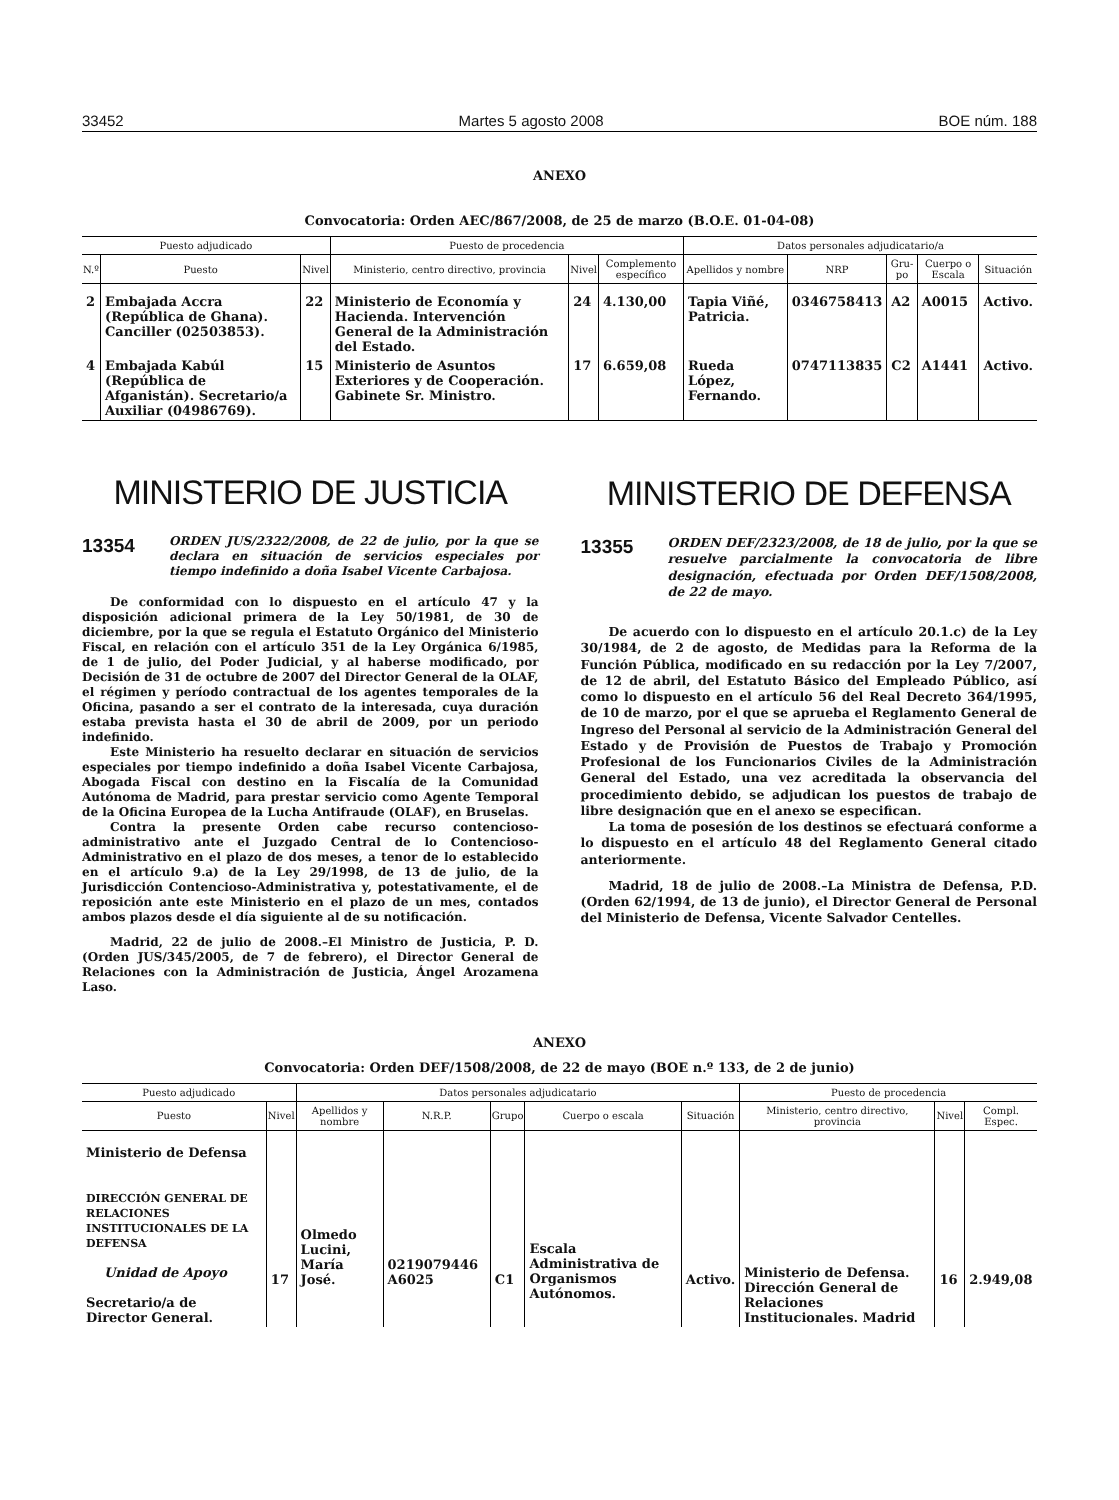33452 Martes 5 agosto 2008 BOE núm. 188
ANEXO
Convocatoria: Orden AEC/867/2008, de 25 de marzo (B.O.E. 01-04-08)
| Puesto adjudicado | | | Puesto de procedencia | | | Datos personales adjudicatario/a | | | | |
| --- | --- | --- | --- | --- | --- | --- | --- | --- | --- | --- |
| N.º | Puesto | Nivel | Ministerio, centro directivo, provincia | Nivel | Complemento específico | Apellidos y nombre | NRP | Gru-po | Cuerpo o Escala | Situación |
| 2 | Embajada Accra (República de Ghana). Canciller (02503853). | 22 | Ministerio de Economía y Hacienda. Intervención General de la Administración del Estado. | 24 | 4.130,00 | Tapia Viñé, Patricia. | 0346758413 | A2 | A0015 | Activo. |
| 4 | Embajada Kabúl (República de Afganistán). Secretario/a Auxiliar (04986769). | 15 | Ministerio de Asuntos Exteriores y de Cooperación. Gabinete Sr. Ministro. | 17 | 6.659,08 | Rueda López, Fernando. | 0747113835 | C2 | A1441 | Activo. |
MINISTERIO DE JUSTICIA
13354
ORDEN JUS/2322/2008, de 22 de julio, por la que se declara en situación de servicios especiales por tiempo indefinido a doña Isabel Vicente Carbajosa.
De conformidad con lo dispuesto en el artículo 47 y la disposición adicional primera de la Ley 50/1981, de 30 de diciembre, por la que se regula el Estatuto Orgánico del Ministerio Fiscal, en relación con el artículo 351 de la Ley Orgánica 6/1985, de 1 de julio, del Poder Judicial, y al haberse modificado, por Decisión de 31 de octubre de 2007 del Director General de la OLAF, el régimen y período contractual de los agentes temporales de la Oficina, pasando a ser el contrato de la interesada, cuya duración estaba prevista hasta el 30 de abril de 2009, por un periodo indefinido.
Este Ministerio ha resuelto declarar en situación de servicios especiales por tiempo indefinido a doña Isabel Vicente Carbajosa, Abogada Fiscal con destino en la Fiscalía de la Comunidad Autónoma de Madrid, para prestar servicio como Agente Temporal de la Oficina Europea de la Lucha Antifraude (OLAF), en Bruselas.
Contra la presente Orden cabe recurso contencioso-administrativo ante el Juzgado Central de lo Contencioso-Administrativo en el plazo de dos meses, a tenor de lo establecido en el artículo 9.a) de la Ley 29/1998, de 13 de julio, de la Jurisdicción Contencioso-Administrativa y, potestativamente, el de reposición ante este Ministerio en el plazo de un mes, contados ambos plazos desde el día siguiente al de su notificación.
Madrid, 22 de julio de 2008.–El Ministro de Justicia, P. D. (Orden JUS/345/2005, de 7 de febrero), el Director General de Relaciones con la Administración de Justicia, Ángel Arozamena Laso.
MINISTERIO DE DEFENSA
13355
ORDEN DEF/2323/2008, de 18 de julio, por la que se resuelve parcialmente la convocatoria de libre designación, efectuada por Orden DEF/1508/2008, de 22 de mayo.
De acuerdo con lo dispuesto en el artículo 20.1.c) de la Ley 30/1984, de 2 de agosto, de Medidas para la Reforma de la Función Pública, modificado en su redacción por la Ley 7/2007, de 12 de abril, del Estatuto Básico del Empleado Público, así como lo dispuesto en el artículo 56 del Real Decreto 364/1995, de 10 de marzo, por el que se aprueba el Reglamento General de Ingreso del Personal al servicio de la Administración General del Estado y de Provisión de Puestos de Trabajo y Promoción Profesional de los Funcionarios Civiles de la Administración General del Estado, una vez acreditada la observancia del procedimiento debido, se adjudican los puestos de trabajo de libre designación que en el anexo se especifican.
La toma de posesión de los destinos se efectuará conforme a lo dispuesto en el artículo 48 del Reglamento General citado anteriormente.
Madrid, 18 de julio de 2008.–La Ministra de Defensa, P.D. (Orden 62/1994, de 13 de junio), el Director General de Personal del Ministerio de Defensa, Vicente Salvador Centelles.
ANEXO
Convocatoria: Orden DEF/1508/2008, de 22 de mayo (BOE n.º 133, de 2 de junio)
| Puesto adjudicado | | Datos personales adjudicatario | | | | | Puesto de procedencia | | |
| --- | --- | --- | --- | --- | --- | --- | --- | --- | --- |
| Puesto | Nivel | Apellidos y nombre | N.R.P. | Grupo | Cuerpo o escala | Situación | Ministerio, centro directivo, provincia | Nivel | Compl. Espec. |
| Ministerio de Defensa DIRECCIÓN GENERAL DE RELACIONES INSTITUCIONALES DE LA DEFENSA Unidad de Apoyo Secretario/a de Director General. | 17 | Olmedo Lucini, María José. | 0219079446 A6025 | C1 | Escala Administrativa de Organismos Autónomos. | Activo. | Ministerio de Defensa. Dirección General de Relaciones Institucionales. Madrid | 16 | 2.949,08 |